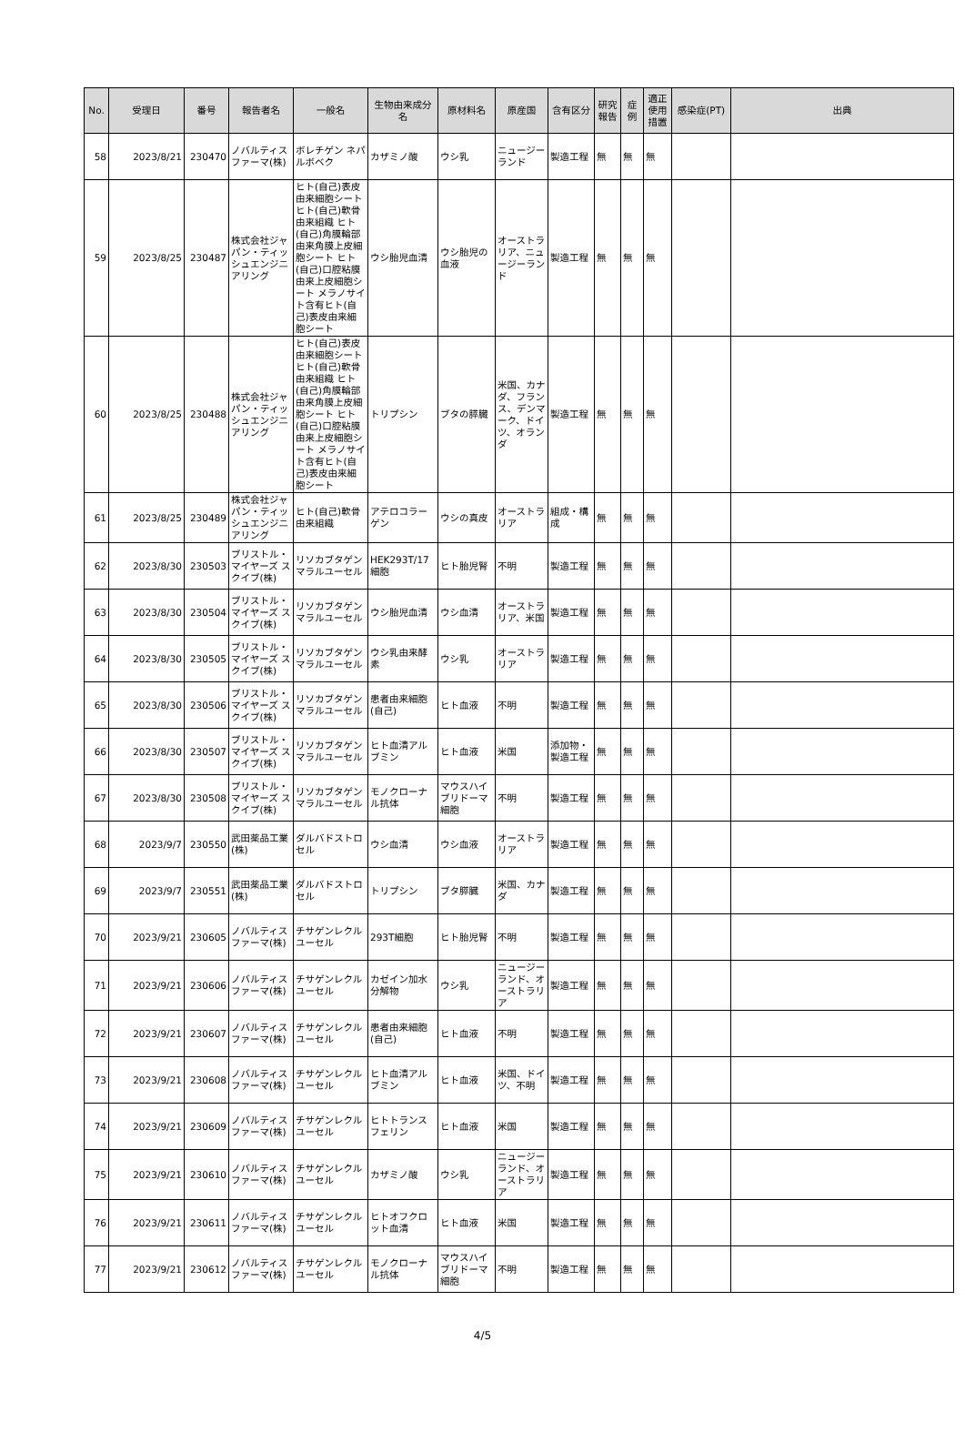| No. | 受理日 | 番号 | 報告者名 | 一般名 | 生物由来成分名 | 原材料名 | 原産国 | 含有区分 | 研究報告 | 症例 | 適正使用措置 | 感染症(PT) | 出典 |
| --- | --- | --- | --- | --- | --- | --- | --- | --- | --- | --- | --- | --- | --- |
| 58 | 2023/8/21 | 230470 | ノバルティスファーマ(株) | ボレチゲン ネパルボベク | カザミノ酸 | ウシ乳 | ニュージーランド | 製造工程 | 無 | 無 | 無 | | |
| 59 | 2023/8/25 | 230487 | 株式会社ジャパン・ティッシュエンジニアリング | ヒト(自己)表皮由来細胞シート ヒト(自己)軟骨由来組織 ヒト(自己)角膜輪部由来角膜上皮細胞シート ヒト(自己)口腔粘膜由来上皮細胞シート メラノサイト含有ヒト(自己)表皮由来細胞シート | ウシ胎児血清 | ウシ胎児の血液 | オーストラリア、ニュージーランド | 製造工程 | 無 | 無 | 無 | | |
| 60 | 2023/8/25 | 230488 | 株式会社ジャパン・ティッシュエンジニアリング | ヒト(自己)表皮由来細胞シート ヒト(自己)軟骨由来組織 ヒト(自己)角膜輪部由来角膜上皮細胞シート ヒト(自己)口腔粘膜由来上皮細胞シート メラノサイト含有ヒト(自己)表皮由来細胞シート | トリプシン | ブタの膵臓 | 米国、カナダ、フランス、デンマーク、ドイツ、オランダ | 製造工程 | 無 | 無 | 無 | | |
| 61 | 2023/8/25 | 230489 | 株式会社ジャパン・ティッシュエンジニアリング | ヒト(自己)軟骨由来組織 | アテロコラーゲン | ウシの真皮 | オーストラリア | 組成・構成 | 無 | 無 | 無 | | |
| 62 | 2023/8/30 | 230503 | ブリストル・マイヤーズ スクイブ(株) | リソカブタゲン マラルユーセル | HEK293T/17細胞 | ヒト胎児腎 | 不明 | 製造工程 | 無 | 無 | 無 | | |
| 63 | 2023/8/30 | 230504 | ブリストル・マイヤーズ スクイブ(株) | リソカブタゲン マラルユーセル | ウシ胎児血清 | ウシ血清 | オーストラリア、米国 | 製造工程 | 無 | 無 | 無 | | |
| 64 | 2023/8/30 | 230505 | ブリストル・マイヤーズ スクイブ(株) | リソカブタゲン マラルユーセル | ウシ乳由来酵素 | ウシ乳 | オーストラリア | 製造工程 | 無 | 無 | 無 | | |
| 65 | 2023/8/30 | 230506 | ブリストル・マイヤーズ スクイブ(株) | リソカブタゲン マラルユーセル | 患者由来細胞(自己) | ヒト血液 | 不明 | 製造工程 | 無 | 無 | 無 | | |
| 66 | 2023/8/30 | 230507 | ブリストル・マイヤーズ スクイブ(株) | リソカブタゲン マラルユーセル | ヒト血清アルブミン | ヒト血液 | 米国 | 添加物・製造工程 | 無 | 無 | 無 | | |
| 67 | 2023/8/30 | 230508 | ブリストル・マイヤーズ スクイブ(株) | リソカブタゲン マラルユーセル | モノクローナル抗体 | マウスハイブリドーマ細胞 | 不明 | 製造工程 | 無 | 無 | 無 | | |
| 68 | 2023/9/7 | 230550 | 武田薬品工業(株) | ダルバドストロセル | ウシ血清 | ウシ血液 | オーストラリア | 製造工程 | 無 | 無 | 無 | | |
| 69 | 2023/9/7 | 230551 | 武田薬品工業(株) | ダルバドストロセル | トリプシン | ブタ膵臓 | 米国、カナダ | 製造工程 | 無 | 無 | 無 | | |
| 70 | 2023/9/21 | 230605 | ノバルティスファーマ(株) | チサゲンレクルユーセル | 293T細胞 | ヒト胎児腎 | 不明 | 製造工程 | 無 | 無 | 無 | | |
| 71 | 2023/9/21 | 230606 | ノバルティスファーマ(株) | チサゲンレクルユーセル | カゼイン加水分解物 | ウシ乳 | ニュージーランド、オーストラリア | 製造工程 | 無 | 無 | 無 | | |
| 72 | 2023/9/21 | 230607 | ノバルティスファーマ(株) | チサゲンレクルユーセル | 患者由来細胞(自己) | ヒト血液 | 不明 | 製造工程 | 無 | 無 | 無 | | |
| 73 | 2023/9/21 | 230608 | ノバルティスファーマ(株) | チサゲンレクルユーセル | ヒト血清アルブミン | ヒト血液 | 米国、ドイツ、不明 | 製造工程 | 無 | 無 | 無 | | |
| 74 | 2023/9/21 | 230609 | ノバルティスファーマ(株) | チサゲンレクルユーセル | ヒトトランスフェリン | ヒト血液 | 米国 | 製造工程 | 無 | 無 | 無 | | |
| 75 | 2023/9/21 | 230610 | ノバルティスファーマ(株) | チサゲンレクルユーセル | カザミノ酸 | ウシ乳 | ニュージーランド、オーストラリア | 製造工程 | 無 | 無 | 無 | | |
| 76 | 2023/9/21 | 230611 | ノバルティスファーマ(株) | チサゲンレクルユーセル | ヒトオフクロット血清 | ヒト血液 | 米国 | 製造工程 | 無 | 無 | 無 | | |
| 77 | 2023/9/21 | 230612 | ノバルティスファーマ(株) | チサゲンレクルユーセル | モノクローナル抗体 | マウスハイブリドーマ細胞 | 不明 | 製造工程 | 無 | 無 | 無 | | |
4/5